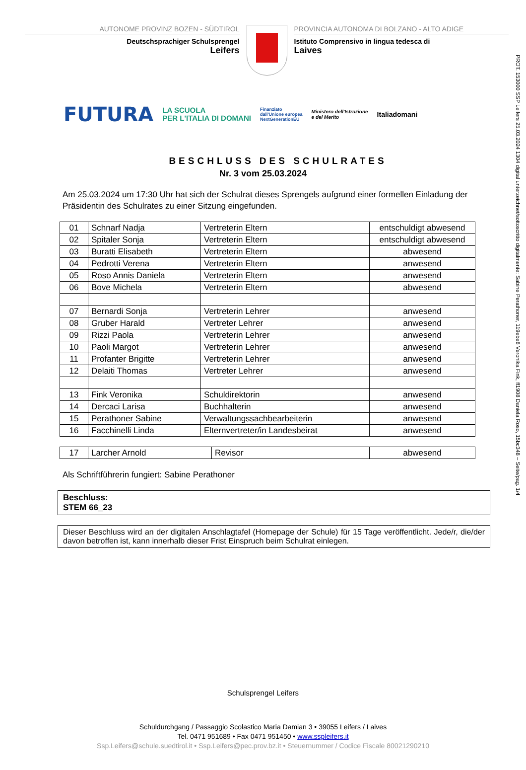PROT. 153000 SSP Leifers 25.03.2024 1304 digital unterzeichnet/sottoscritto digitalmente: Sabine Perathoner, 119ebe8 Veronika Fink, ff1908 Daniela Roso, 15bc348 – Seite/pag. 1/4
AUTONOME PROVINZ BOZEN - SÜDTIROL
Deutschsprachiger Schulsprengel
Leifers
PROVINCIA AUTONOMA DI BOLZANO - ALTO ADIGE
Istituto Comprensivo in lingua tedesca di
Laives
FUTURA LA SCUOLA
PER L'ITALIA DI DOMANI Finanziato
dall'Unione europea
NextGenerationEU Ministero dell'Istruzione
e del Merito Italiadomani
BESCHLUSS DES SCHULRATES
Nr. 3 vom 25.03.2024
Am 25.03.2024 um 17:30 Uhr hat sich der Schulrat dieses Sprengels aufgrund einer formellen Einladung der Präsidentin des Schulrates zu einer Sitzung eingefunden.
| 01 | Schnarf Nadja | Vertreterin Eltern | entschuldigt abwesend |
| 02 | Spitaler Sonja | Vertreterin Eltern | entschuldigt abwesend |
| 03 | Buratti Elisabeth | Vertreterin Eltern | abwesend |
| 04 | Pedrotti Verena | Vertreterin Eltern | anwesend |
| 05 | Roso Annis Daniela | Vertreterin Eltern | anwesend |
| 06 | Bove Michela | Vertreterin Eltern | abwesend |
| 07 | Bernardi Sonja | Vertreterin Lehrer | anwesend |
| 08 | Gruber Harald | Vertreter Lehrer | anwesend |
| 09 | Rizzi Paola | Vertreterin Lehrer | anwesend |
| 10 | Paoli Margot | Vertreterin Lehrer | anwesend |
| 11 | Profanter Brigitte | Vertreterin Lehrer | anwesend |
| 12 | Delaiti Thomas | Vertreter Lehrer | anwesend |
| 13 | Fink Veronika | Schuldirektorin | anwesend |
| 14 | Dercaci Larisa | Buchhalterin | anwesend |
| 15 | Perathoner Sabine | Verwaltungssachbearbeiterin | anwesend |
| 16 | Facchinelli Linda | Elternvertreter/in Landesbeirat | anwesend |
| 17 | Larcher Arnold | Revisor | abwesend |
Als Schriftführerin fungiert: Sabine Perathoner
Beschluss:
STEM 66_23
Dieser Beschluss wird an der digitalen Anschlagtafel (Homepage der Schule) für 15 Tage veröffentlicht. Jede/r, die/der davon betroffen ist, kann innerhalb dieser Frist Einspruch beim Schulrat einlegen.
Schulsprengel Leifers
Schuldurchgang / Passaggio Scolastico Maria Damian 3 • 39055 Leifers / Laives
Tel. 0471 951689 • Fax 0471 951450 • www.sspleifers.it
Ssp.Leifers@schule.suedtirol.it • Ssp.Leifers@pec.prov.bz.it • Steuernummer / Codice Fiscale 80021290210